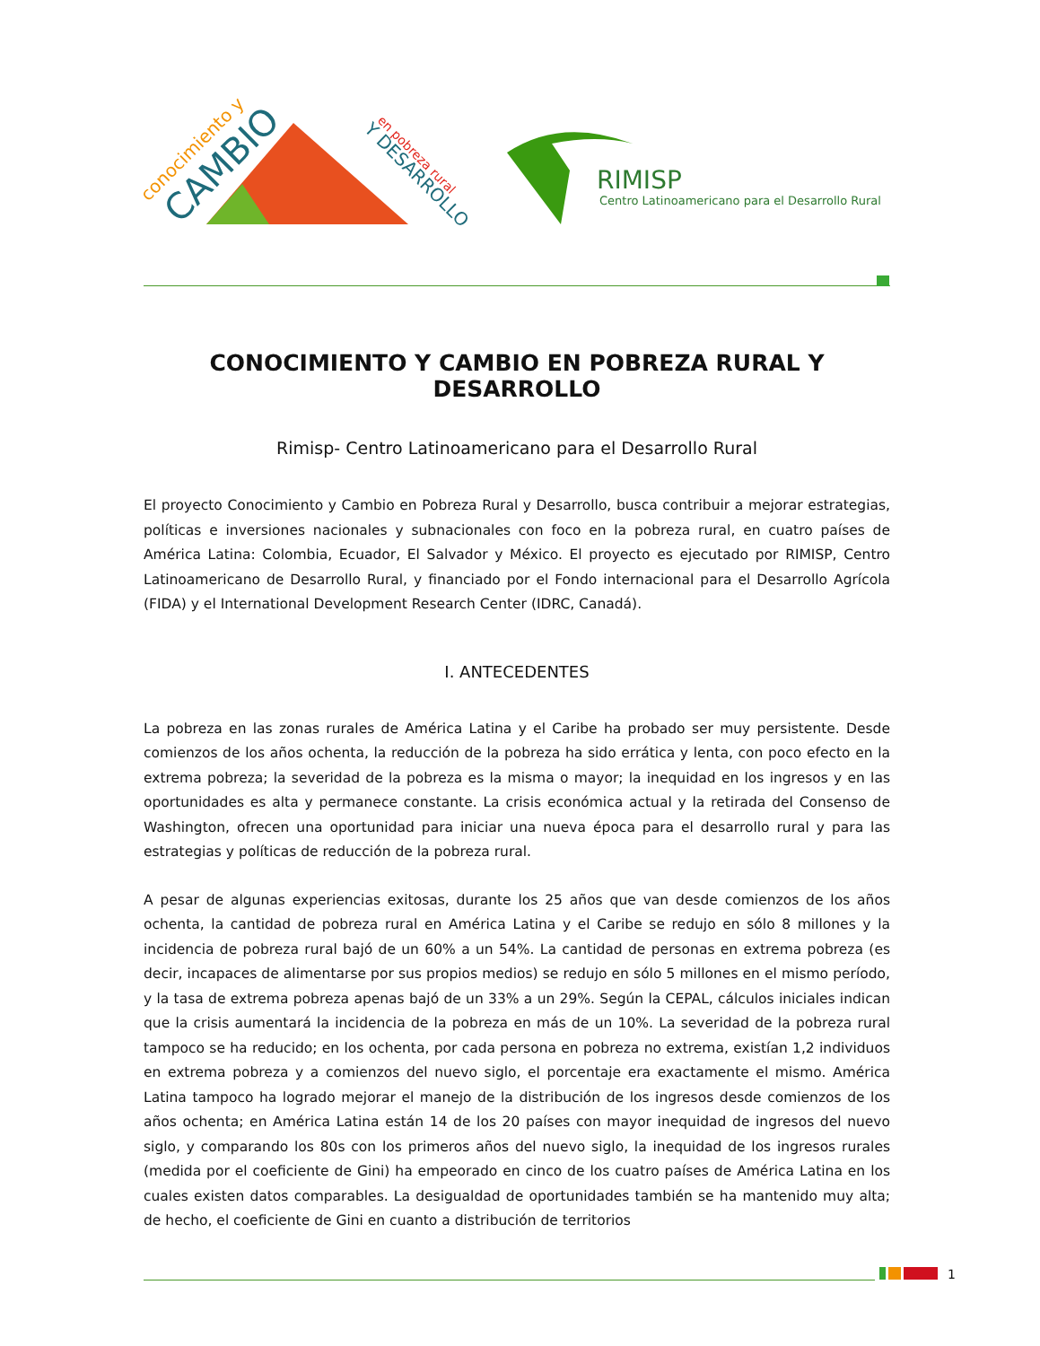conocimiento y
CAMBIO
en pobreza rural
Y DESARROLLO
RIMISP
Centro Latinoamericano para el Desarrollo Rural
CONOCIMIENTO Y CAMBIO EN POBREZA RURAL Y DESARROLLO
Rimisp- Centro Latinoamericano para el Desarrollo Rural
El proyecto Conocimiento y Cambio en Pobreza Rural y Desarrollo, busca contribuir a mejorar estrategias, políticas e inversiones nacionales y subnacionales con foco en la pobreza rural, en cuatro países de América Latina: Colombia, Ecuador, El Salvador y México. El proyecto es ejecutado por RIMISP, Centro Latinoamericano de Desarrollo Rural, y financiado por el Fondo internacional para el Desarrollo Agrícola (FIDA) y el International Development Research Center (IDRC, Canadá).
I. ANTECEDENTES
La pobreza en las zonas rurales de América Latina y el Caribe ha probado ser muy persistente. Desde comienzos de los años ochenta, la reducción de la pobreza ha sido errática y lenta, con poco efecto en la extrema pobreza; la severidad de la pobreza es la misma o mayor; la inequidad en los ingresos y en las oportunidades es alta y permanece constante. La crisis económica actual y la retirada del Consenso de Washington, ofrecen una oportunidad para iniciar una nueva época para el desarrollo rural y para las estrategias y políticas de reducción de la pobreza rural.
A pesar de algunas experiencias exitosas, durante los 25 años que van desde comienzos de los años ochenta, la cantidad de pobreza rural en América Latina y el Caribe se redujo en sólo 8 millones y la incidencia de pobreza rural bajó de un 60% a un 54%. La cantidad de personas en extrema pobreza (es decir, incapaces de alimentarse por sus propios medios) se redujo en sólo 5 millones en el mismo período, y la tasa de extrema pobreza apenas bajó de un 33% a un 29%. Según la CEPAL, cálculos iniciales indican que la crisis aumentará la incidencia de la pobreza en más de un 10%. La severidad de la pobreza rural tampoco se ha reducido; en los ochenta, por cada persona en pobreza no extrema, existían 1,2 individuos en extrema pobreza y a comienzos del nuevo siglo, el porcentaje era exactamente el mismo. América Latina tampoco ha logrado mejorar el manejo de la distribución de los ingresos desde comienzos de los años ochenta; en América Latina están 14 de los 20 países con mayor inequidad de ingresos del nuevo siglo, y comparando los 80s con los primeros años del nuevo siglo, la inequidad de los ingresos rurales (medida por el coeficiente de Gini) ha empeorado en cinco de los cuatro países de América Latina en los cuales existen datos comparables. La desigualdad de oportunidades también se ha mantenido muy alta; de hecho, el coeficiente de Gini en cuanto a distribución de territorios
1